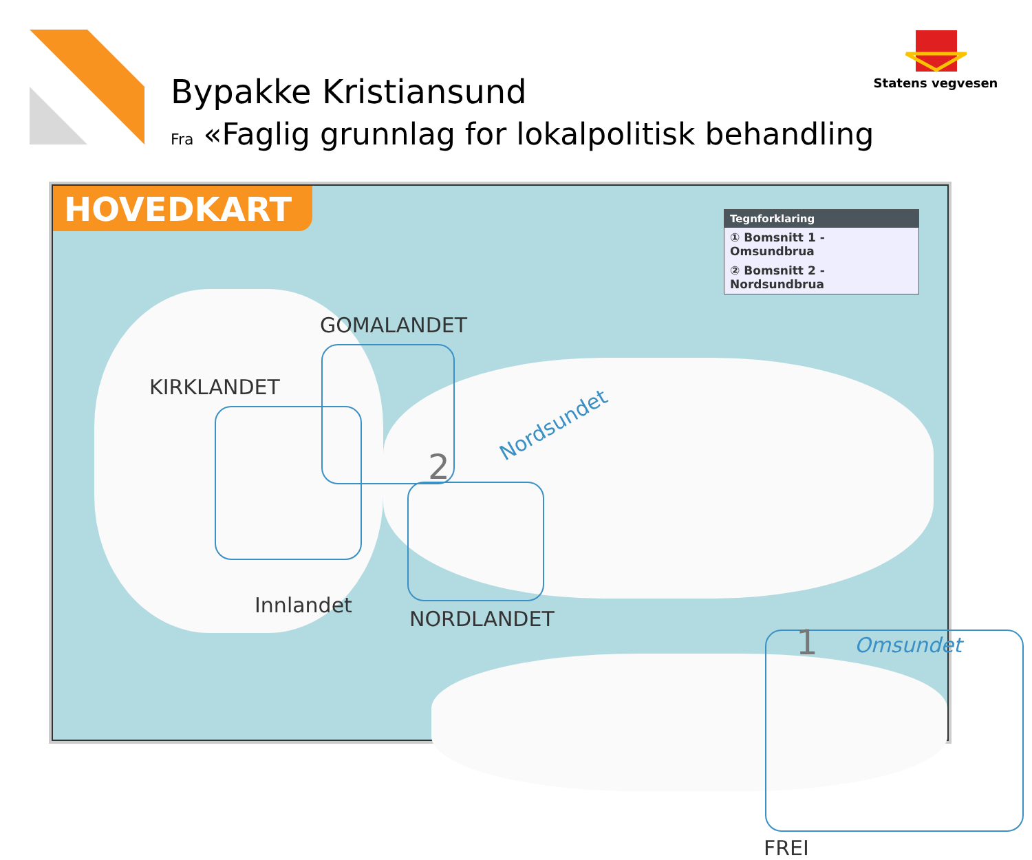Bypakke Kristiansund
Fra «Faglig grunnlag for lokalpolitisk behandling
Statens vegvesen
HOVEDKART
Tegnforklaring
① Bomsnitt 1 - Omsundbrua
② Bomsnitt 2 - Nordsundbrua
GOMALANDET
KIRKLANDET
Nordsundet
2
Innlandet
NORDLANDET
1 Omsundet
FREI